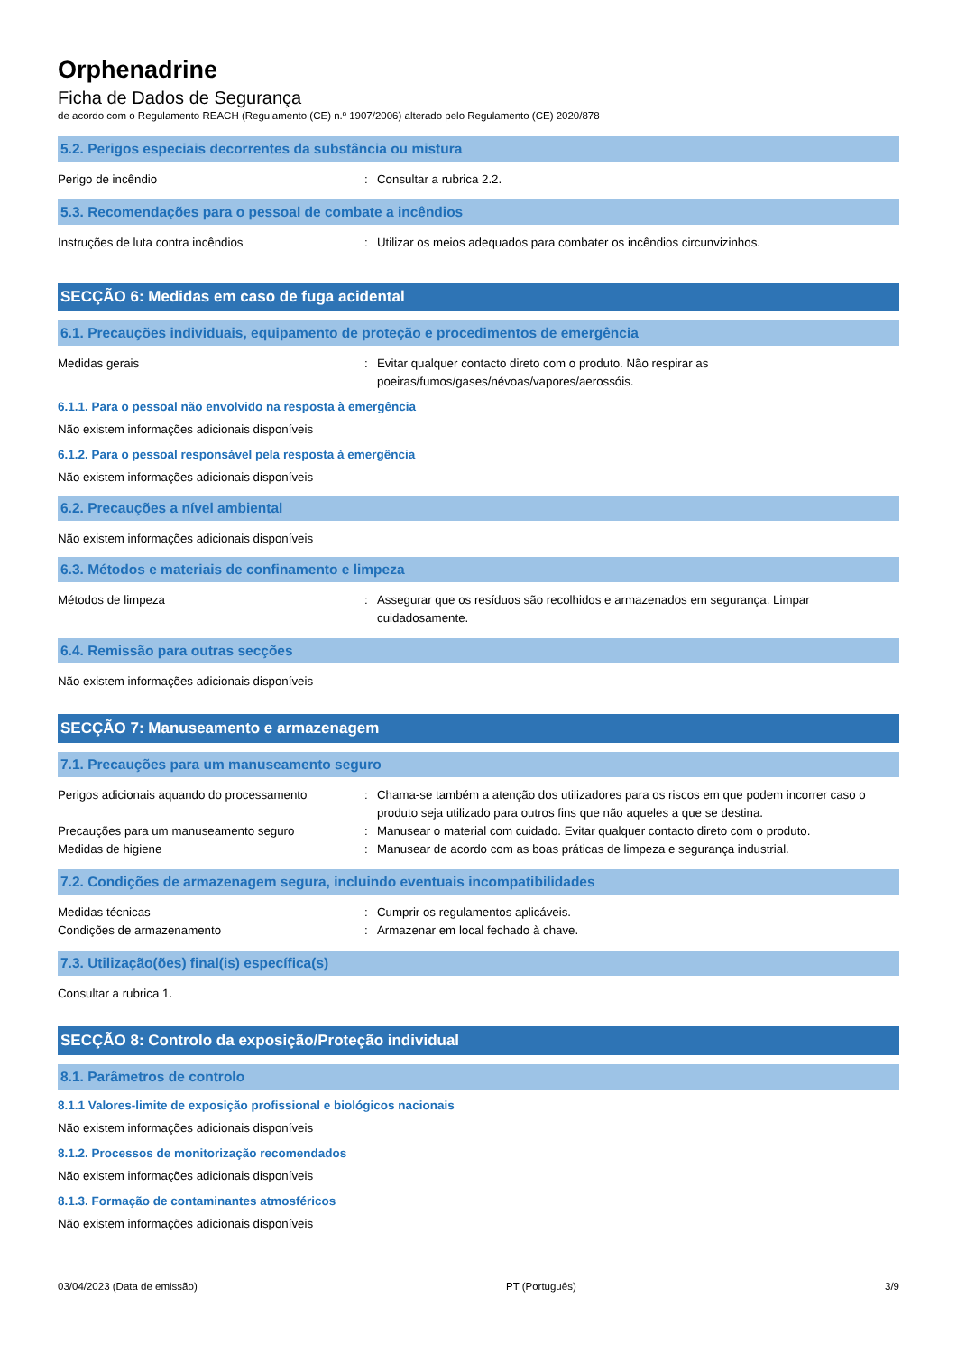Orphenadrine
Ficha de Dados de Segurança
de acordo com o Regulamento REACH (Regulamento (CE) n.º 1907/2006) alterado pelo Regulamento (CE) 2020/878
5.2. Perigos especiais decorrentes da substância ou mistura
Perigo de incêndio : Consultar a rubrica 2.2.
5.3. Recomendações para o pessoal de combate a incêndios
Instruções de luta contra incêndios : Utilizar os meios adequados para combater os incêndios circunvizinhos.
SECÇÃO 6: Medidas em caso de fuga acidental
6.1. Precauções individuais, equipamento de proteção e procedimentos de emergência
Medidas gerais : Evitar qualquer contacto direto com o produto. Não respirar as
poeiras/fumos/gases/névoas/vapores/aerossóis.
6.1.1. Para o pessoal não envolvido na resposta à emergência
Não existem informações adicionais disponíveis
6.1.2. Para o pessoal responsável pela resposta à emergência
Não existem informações adicionais disponíveis
6.2. Precauções a nível ambiental
Não existem informações adicionais disponíveis
6.3. Métodos e materiais de confinamento e limpeza
Métodos de limpeza : Assegurar que os resíduos são recolhidos e armazenados em segurança. Limpar cuidadosamente.
6.4. Remissão para outras secções
Não existem informações adicionais disponíveis
SECÇÃO 7: Manuseamento e armazenagem
7.1. Precauções para um manuseamento seguro
Perigos adicionais aquando do processamento
: Chama-se também a atenção dos utilizadores para os riscos em que podem incorrer caso o produto seja utilizado para outros fins que não aqueles a que se destina.
Precauções para um manuseamento seguro : Manusear o material com cuidado. Evitar qualquer contacto direto com o produto.
Medidas de higiene : Manusear de acordo com as boas práticas de limpeza e segurança industrial.
7.2. Condições de armazenagem segura, incluindo eventuais incompatibilidades
Medidas técnicas : Cumprir os regulamentos aplicáveis.
Condições de armazenamento : Armazenar em local fechado à chave.
7.3. Utilização(ões) final(is) específica(s)
Consultar a rubrica 1.
SECÇÃO 8: Controlo da exposição/Proteção individual
8.1. Parâmetros de controlo
8.1.1 Valores-limite de exposição profissional e biológicos nacionais
Não existem informações adicionais disponíveis
8.1.2. Processos de monitorização recomendados
Não existem informações adicionais disponíveis
8.1.3. Formação de contaminantes atmosféricos
Não existem informações adicionais disponíveis
03/04/2023 (Data de emissão) PT (Português) 3/9